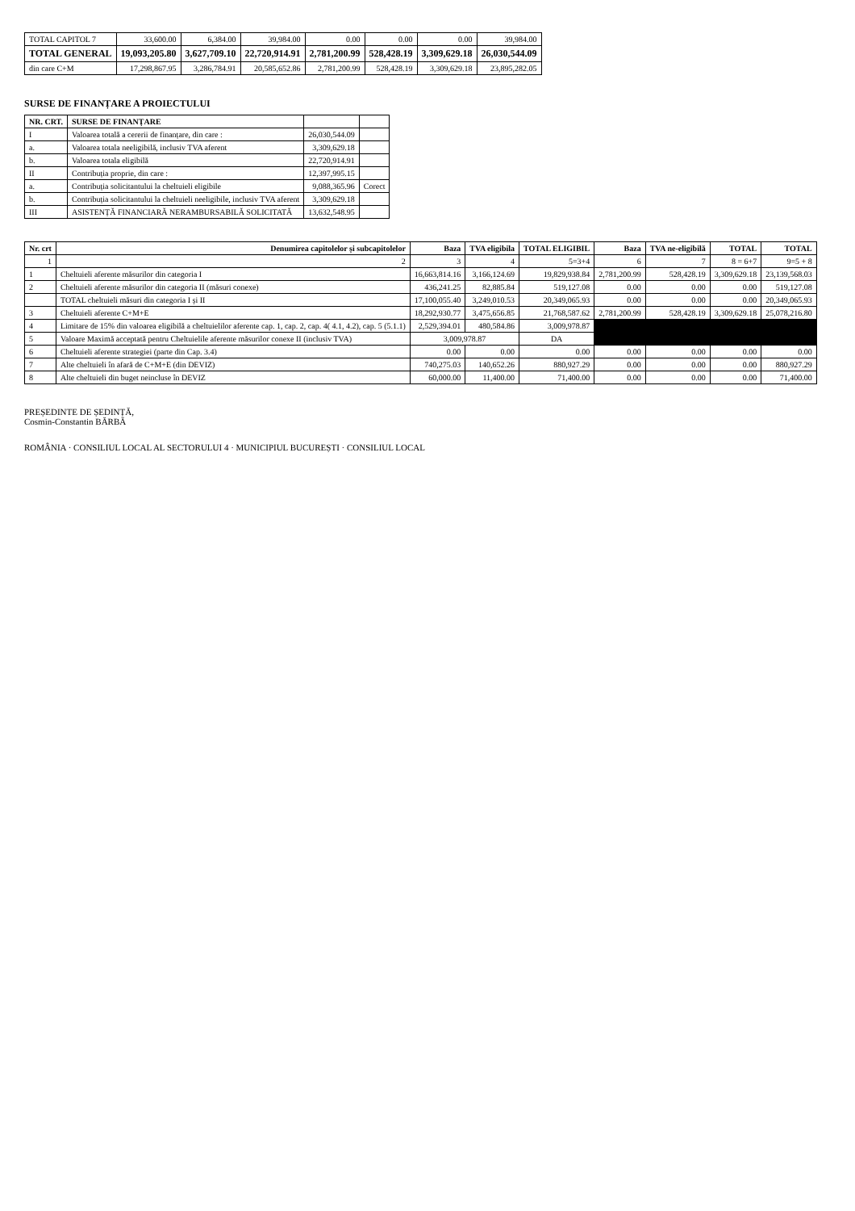| TOTAL CAPITOL 7 | 33,600.00 | 6,384.00 | 39,984.00 | 0.00 | 0.00 | 0.00 | 39,984.00 |
| TOTAL GENERAL | 19,093,205.80 | 3,627,709.10 | 22,720,914.91 | 2,781,200.99 | 528,428.19 | 3,309,629.18 | 26,030,544.09 |
| din care C+M | 17,298,867.95 | 3,286,784.91 | 20,585,652.86 | 2,781,200.99 | 528,428.19 | 3,309,629.18 | 23,895,282.05 |
SURSE DE FINANȚARE A PROIECTULUI
| NR. CRT. | SURSE DE FINANȚARE | | |
| --- | --- | --- | --- |
| I | Valoarea totală a cererii de finanțare, din care : | 26,030,544.09 | |
| a. | Valoarea totala neeligibilă, inclusiv TVA aferent | 3,309,629.18 | |
| b. | Valoarea totala eligibilă | 22,720,914.91 | |
| II | Contribuția proprie, din care : | 12,397,995.15 | |
| a. | Contribuția solicitantului la cheltuieli eligibile | 9,088,365.96 | Corect |
| b. | Contribuția solicitantului la cheltuieli neeligibile, inclusiv TVA aferent | 3,309,629.18 | |
| III | ASISTENȚĂ FINANCIARĂ NERAMBURSABILĂ SOLICITATĂ | 13,632,548.95 | |
| Nr. crt | Denumirea capitolelor și subcapitolelor | Baza | TVA eligibila | TOTAL ELIGIBIL | Baza | TVA ne-eligibilă | TOTAL | TOTAL |
| --- | --- | --- | --- | --- | --- | --- | --- | --- |
| 1 | 2 | 3 | 4 | 5=3+4 | 6 | 7 | 8 = 6+7 | 9=5 + 8 |
| 1 | Cheltuieli aferente măsurilor din categoria I | 16,663,814.16 | 3,166,124.69 | 19,829,938.84 | 2,781,200.99 | 528,428.19 | 3,309,629.18 | 23,139,568.03 |
| 2 | Cheltuieli aferente măsurilor din categoria II (măsuri conexe) | 436,241.25 | 82,885.84 | 519,127.08 | 0.00 | 0.00 | 0.00 | 519,127.08 |
| | TOTAL cheltuieli măsuri din categoria I și II | 17,100,055.40 | 3,249,010.53 | 20,349,065.93 | 0.00 | 0.00 | 0.00 | 20,349,065.93 |
| 3 | Cheltuieli aferente C+M+E | 18,292,930.77 | 3,475,656.85 | 21,768,587.62 | 2,781,200.99 | 528,428.19 | 3,309,629.18 | 25,078,216.80 |
| 4 | Limitare de 15% din valoarea eligibilă a cheltuielilor aferente cap. 1, cap. 2, cap. 4( 4.1, 4.2), cap. 5 (5.1.1) | 2,529,394.01 | 480,584.86 | 3,009,978.87 | | | | |
| 5 | Valoare Maximă acceptată pentru Cheltuielile aferente măsurilor conexe II (inclusiv TVA) | 3,009,978.87 | | DA | | | | |
| 6 | Cheltuieli aferente strategiei (parte din Cap. 3.4) | 0.00 | 0.00 | 0.00 | 0.00 | 0.00 | 0.00 | 0.00 |
| 7 | Alte cheltuieli în afară de C+M+E (din DEVIZ) | 740,275.03 | 140,652.26 | 880,927.29 | 0.00 | 0.00 | 0.00 | 880,927.29 |
| 8 | Alte cheltuieli din buget neincluse în DEVIZ | 60,000.00 | 11,400.00 | 71,400.00 | 0.00 | 0.00 | 0.00 | 71,400.00 |
PREȘEDINTE DE ȘEDINȚĂ,
Cosmin-Constantin BĂRBĂ
ROMÂNIA · CONSILIUL LOCAL AL SECTORULUI 4 · MUNICIPIUL BUCUREȘTI · CONSILIUL LOCAL